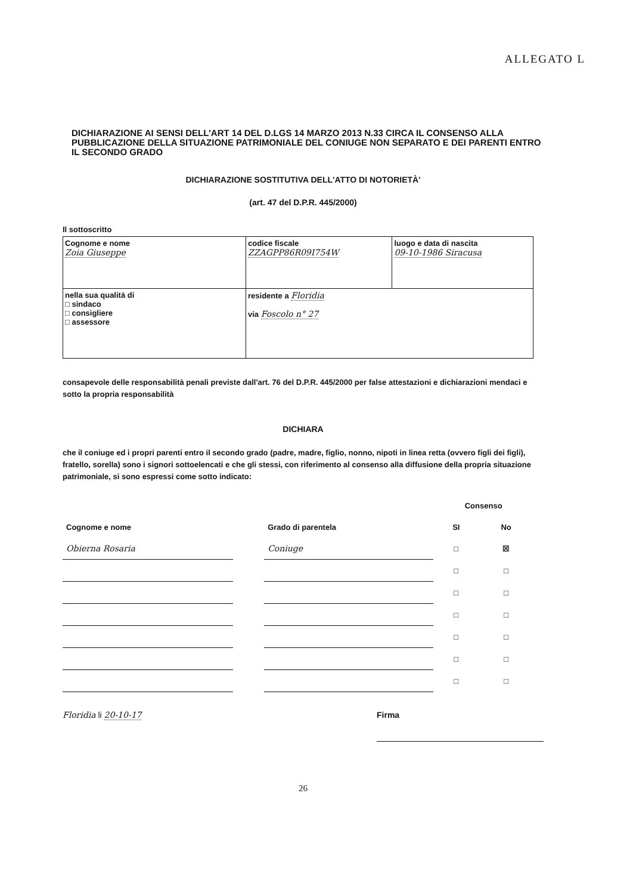ALLEGATO L
DICHIARAZIONE AI SENSI DELL'ART 14 DEL D.LGS 14 MARZO 2013 N.33 CIRCA IL CONSENSO ALLA PUBBLICAZIONE DELLA SITUAZIONE PATRIMONIALE DEL CONIUGE NON SEPARATO E DEI PARENTI ENTRO IL SECONDO GRADO
DICHIARAZIONE SOSTITUTIVA DELL'ATTO DI NOTORIETÀ'
(art. 47 del D.P.R. 445/2000)
Il sottoscritto
| Cognome e nome Zoia Giuseppe | codice fiscale ZZAGPP86R09I754W | luogo e data di nascita 09-10-1986 Siracusa |
| nella sua qualità di □ sindaco □ consigliere □ assessore | residente a Floridia via Foscolo n° 27 | |
consapevole delle responsabilità penali previste dall'art. 76 del D.P.R. 445/2000 per false attestazioni e dichiarazioni mendaci e sotto la propria responsabilità
DICHIARA
che il coniuge ed i propri parenti entro il secondo grado (padre, madre, figlio, nonno, nipoti in linea retta (ovvero figli dei figli), fratello, sorella) sono i signori sottoelencati e che gli stessi, con riferimento al consenso alla diffusione della propria situazione patrimoniale, si sono espressi come sotto indicato:
| | | | Consenso | |
| Cognome e nome | | Grado di parentela | SI | No |
| Obierna Rosaria | | Coniuge | □ | ☒ |
| | | | □ | □ |
| | | | □ | □ |
| | | | □ | □ |
| | | | □ | □ |
| | | | □ | □ |
| | | | □ | □ |
Floridia li 20-10-17 Firma
26